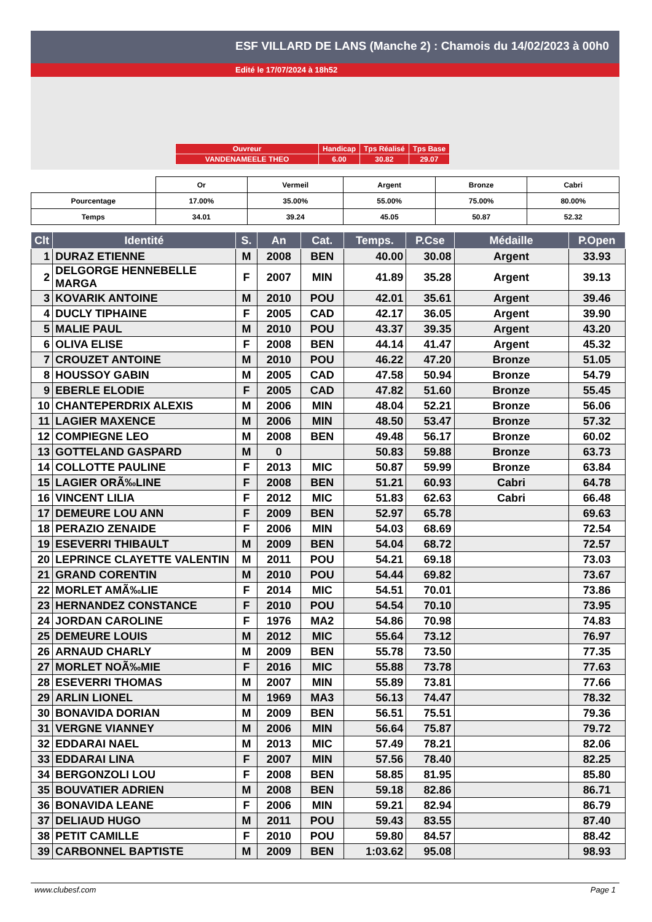ESF VILLARD DE LANS (Manche 2) : Chamois du 14/02/2023 à 00h0
Edité le 17/07/2024 à 18h52
| Ouvreur | Handicap | Tps Réalisé | Tps Base |
| VANDENAMEELE THEO | 6.00 | 30.82 | 29.07 |
| | Or | Vermeil | Argent | Bronze | Cabri |
| Pourcentage | 17.00% | 35.00% | 55.00% | 75.00% | 80.00% |
| Temps | 34.01 | 39.24 | 45.05 | 50.87 | 52.32 |
| Clt | Identité | S. | An | Cat. | Temps. | P.Cse | Médaille | P.Open |
| --- | --- | --- | --- | --- | --- | --- | --- | --- |
| 1 | DURAZ ETIENNE | M | 2008 | BEN | 40.00 | 30.08 | Argent | 33.93 |
| 2 | DELGORGE HENNEBELLE MARGA | F | 2007 | MIN | 41.89 | 35.28 | Argent | 39.13 |
| 3 | KOVARIK ANTOINE | M | 2010 | POU | 42.01 | 35.61 | Argent | 39.46 |
| 4 | DUCLY TIPHAINE | F | 2005 | CAD | 42.17 | 36.05 | Argent | 39.90 |
| 5 | MALIE PAUL | M | 2010 | POU | 43.37 | 39.35 | Argent | 43.20 |
| 6 | OLIVA ELISE | F | 2008 | BEN | 44.14 | 41.47 | Argent | 45.32 |
| 7 | CROUZET ANTOINE | M | 2010 | POU | 46.22 | 47.20 | Bronze | 51.05 |
| 8 | HOUSSOY GABIN | M | 2005 | CAD | 47.58 | 50.94 | Bronze | 54.79 |
| 9 | EBERLE ELODIE | F | 2005 | CAD | 47.82 | 51.60 | Bronze | 55.45 |
| 10 | CHANTEPERDRIX ALEXIS | M | 2006 | MIN | 48.04 | 52.21 | Bronze | 56.06 |
| 11 | LAGIER MAXENCE | M | 2006 | MIN | 48.50 | 53.47 | Bronze | 57.32 |
| 12 | COMPIEGNE LEO | M | 2008 | BEN | 49.48 | 56.17 | Bronze | 60.02 |
| 13 | GOTTELAND GASPARD | M | 0 | | 50.83 | 59.88 | Bronze | 63.73 |
| 14 | COLLOTTE PAULINE | F | 2013 | MIC | 50.87 | 59.99 | Bronze | 63.84 |
| 15 | LAGIER ORÃ‰LINE | F | 2008 | BEN | 51.21 | 60.93 | Cabri | 64.78 |
| 16 | VINCENT LILIA | F | 2012 | MIC | 51.83 | 62.63 | Cabri | 66.48 |
| 17 | DEMEURE LOU ANN | F | 2009 | BEN | 52.97 | 65.78 | | 69.63 |
| 18 | PERAZIO ZENAIDE | F | 2006 | MIN | 54.03 | 68.69 | | 72.54 |
| 19 | ESEVERRI THIBAULT | M | 2009 | BEN | 54.04 | 68.72 | | 72.57 |
| 20 | LEPRINCE CLAYETTE VALENTIN | M | 2011 | POU | 54.21 | 69.18 | | 73.03 |
| 21 | GRAND CORENTIN | M | 2010 | POU | 54.44 | 69.82 | | 73.67 |
| 22 | MORLET AMÃ‰LIE | F | 2014 | MIC | 54.51 | 70.01 | | 73.86 |
| 23 | HERNANDEZ CONSTANCE | F | 2010 | POU | 54.54 | 70.10 | | 73.95 |
| 24 | JORDAN CAROLINE | F | 1976 | MA2 | 54.86 | 70.98 | | 74.83 |
| 25 | DEMEURE LOUIS | M | 2012 | MIC | 55.64 | 73.12 | | 76.97 |
| 26 | ARNAUD CHARLY | M | 2009 | BEN | 55.78 | 73.50 | | 77.35 |
| 27 | MORLET NOÃ‰MIE | F | 2016 | MIC | 55.88 | 73.78 | | 77.63 |
| 28 | ESEVERRI THOMAS | M | 2007 | MIN | 55.89 | 73.81 | | 77.66 |
| 29 | ARLIN LIONEL | M | 1969 | MA3 | 56.13 | 74.47 | | 78.32 |
| 30 | BONAVIDA DORIAN | M | 2009 | BEN | 56.51 | 75.51 | | 79.36 |
| 31 | VERGNE VIANNEY | M | 2006 | MIN | 56.64 | 75.87 | | 79.72 |
| 32 | EDDARAI NAEL | M | 2013 | MIC | 57.49 | 78.21 | | 82.06 |
| 33 | EDDARAI LINA | F | 2007 | MIN | 57.56 | 78.40 | | 82.25 |
| 34 | BERGONZOLI LOU | F | 2008 | BEN | 58.85 | 81.95 | | 85.80 |
| 35 | BOUVATIER ADRIEN | M | 2008 | BEN | 59.18 | 82.86 | | 86.71 |
| 36 | BONAVIDA LEANE | F | 2006 | MIN | 59.21 | 82.94 | | 86.79 |
| 37 | DELIAUD HUGO | M | 2011 | POU | 59.43 | 83.55 | | 87.40 |
| 38 | PETIT CAMILLE | F | 2010 | POU | 59.80 | 84.57 | | 88.42 |
| 39 | CARBONNEL BAPTISTE | M | 2009 | BEN | 1:03.62 | 95.08 | | 98.93 |
www.clubesf.com Page 1